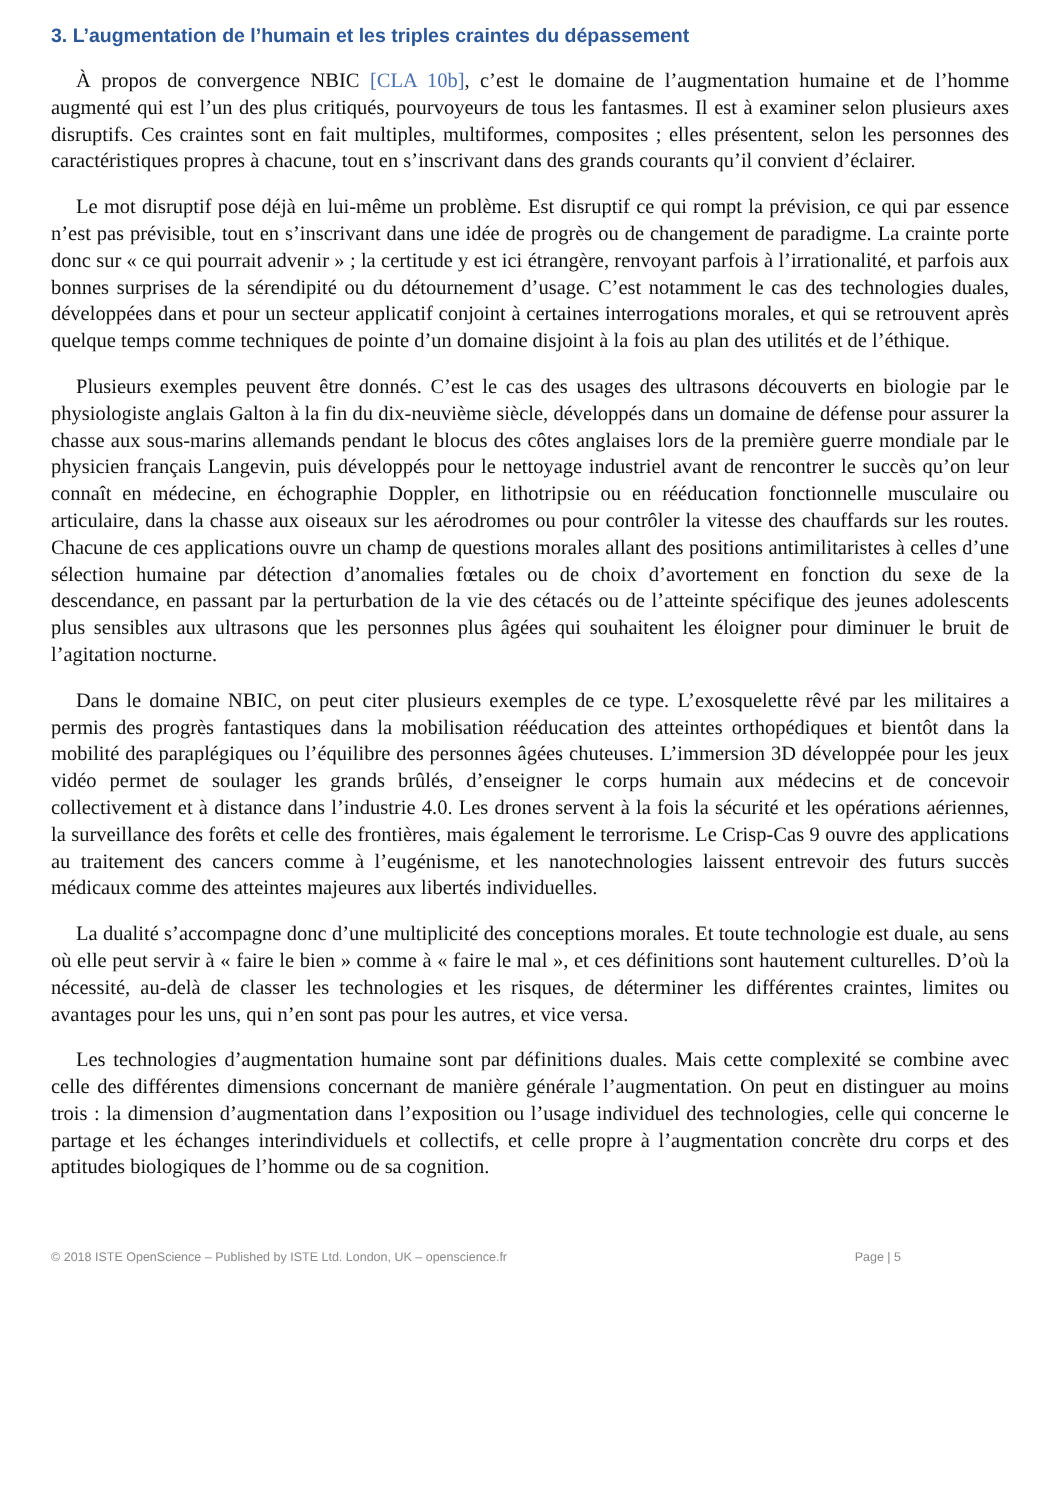3. L’augmentation de l’humain et les triples craintes du dépassement
À propos de convergence NBIC [CLA 10b], c’est le domaine de l’augmentation humaine et de l’homme augmenté qui est l’un des plus critiqués, pourvoyeurs de tous les fantasmes. Il est à examiner selon plusieurs axes disruptifs. Ces craintes sont en fait multiples, multiformes, composites ; elles présentent, selon les personnes des caractéristiques propres à chacune, tout en s’inscrivant dans des grands courants qu’il convient d’éclairer.
Le mot disruptif pose déjà en lui-même un problème. Est disruptif ce qui rompt la prévision, ce qui par essence n’est pas prévisible, tout en s’inscrivant dans une idée de progrès ou de changement de paradigme. La crainte porte donc sur « ce qui pourrait advenir » ; la certitude y est ici étrangère, renvoyant parfois à l’irrationalité, et parfois aux bonnes surprises de la sérendipité ou du détournement d’usage. C’est notamment le cas des technologies duales, développées dans et pour un secteur applicatif conjoint à certaines interrogations morales, et qui se retrouvent après quelque temps comme techniques de pointe d’un domaine disjoint à la fois au plan des utilités et de l’éthique.
Plusieurs exemples peuvent être donnés. C’est le cas des usages des ultrasons découverts en biologie par le physiologiste anglais Galton à la fin du dix-neuvième siècle, développés dans un domaine de défense pour assurer la chasse aux sous-marins allemands pendant le blocus des côtes anglaises lors de la première guerre mondiale par le physicien français Langevin, puis développés pour le nettoyage industriel avant de rencontrer le succès qu’on leur connaît en médecine, en échographie Doppler, en lithotripsie ou en rééducation fonctionnelle musculaire ou articulaire, dans la chasse aux oiseaux sur les aérodromes ou pour contrôler la vitesse des chauffards sur les routes. Chacune de ces applications ouvre un champ de questions morales allant des positions antimilitaristes à celles d’une sélection humaine par détection d’anomalies fœtales ou de choix d’avortement en fonction du sexe de la descendance, en passant par la perturbation de la vie des cétacés ou de l’atteinte spécifique des jeunes adolescents plus sensibles aux ultrasons que les personnes plus âgées qui souhaitent les éloigner pour diminuer le bruit de l’agitation nocturne.
Dans le domaine NBIC, on peut citer plusieurs exemples de ce type. L’exosquelette rêvé par les militaires a permis des progrès fantastiques dans la mobilisation rééducation des atteintes orthopédiques et bientôt dans la mobilité des paraplégiques ou l’équilibre des personnes âgées chuteuses. L’immersion 3D développée pour les jeux vidéo permet de soulager les grands brûlés, d’enseigner le corps humain aux médecins et de concevoir collectivement et à distance dans l’industrie 4.0. Les drones servent à la fois la sécurité et les opérations aériennes, la surveillance des forêts et celle des frontières, mais également le terrorisme. Le Crisp-Cas 9 ouvre des applications au traitement des cancers comme à l’eugénisme, et les nanotechnologies laissent entrevoir des futurs succès médicaux comme des atteintes majeures aux libertés individuelles.
La dualité s’accompagne donc d’une multiplicité des conceptions morales. Et toute technologie est duale, au sens où elle peut servir à « faire le bien » comme à « faire le mal », et ces définitions sont hautement culturelles. D’où la nécessité, au-delà de classer les technologies et les risques, de déterminer les différentes craintes, limites ou avantages pour les uns, qui n’en sont pas pour les autres, et vice versa.
Les technologies d’augmentation humaine sont par définitions duales. Mais cette complexité se combine avec celle des différentes dimensions concernant de manière générale l’augmentation. On peut en distinguer au moins trois : la dimension d’augmentation dans l’exposition ou l’usage individuel des technologies, celle qui concerne le partage et les échanges interindividuels et collectifs, et celle propre à l’augmentation concrète dru corps et des aptitudes biologiques de l’homme ou de sa cognition.
© 2018 ISTE OpenScience – Published by ISTE Ltd. London, UK – openscience.fr Page | 5